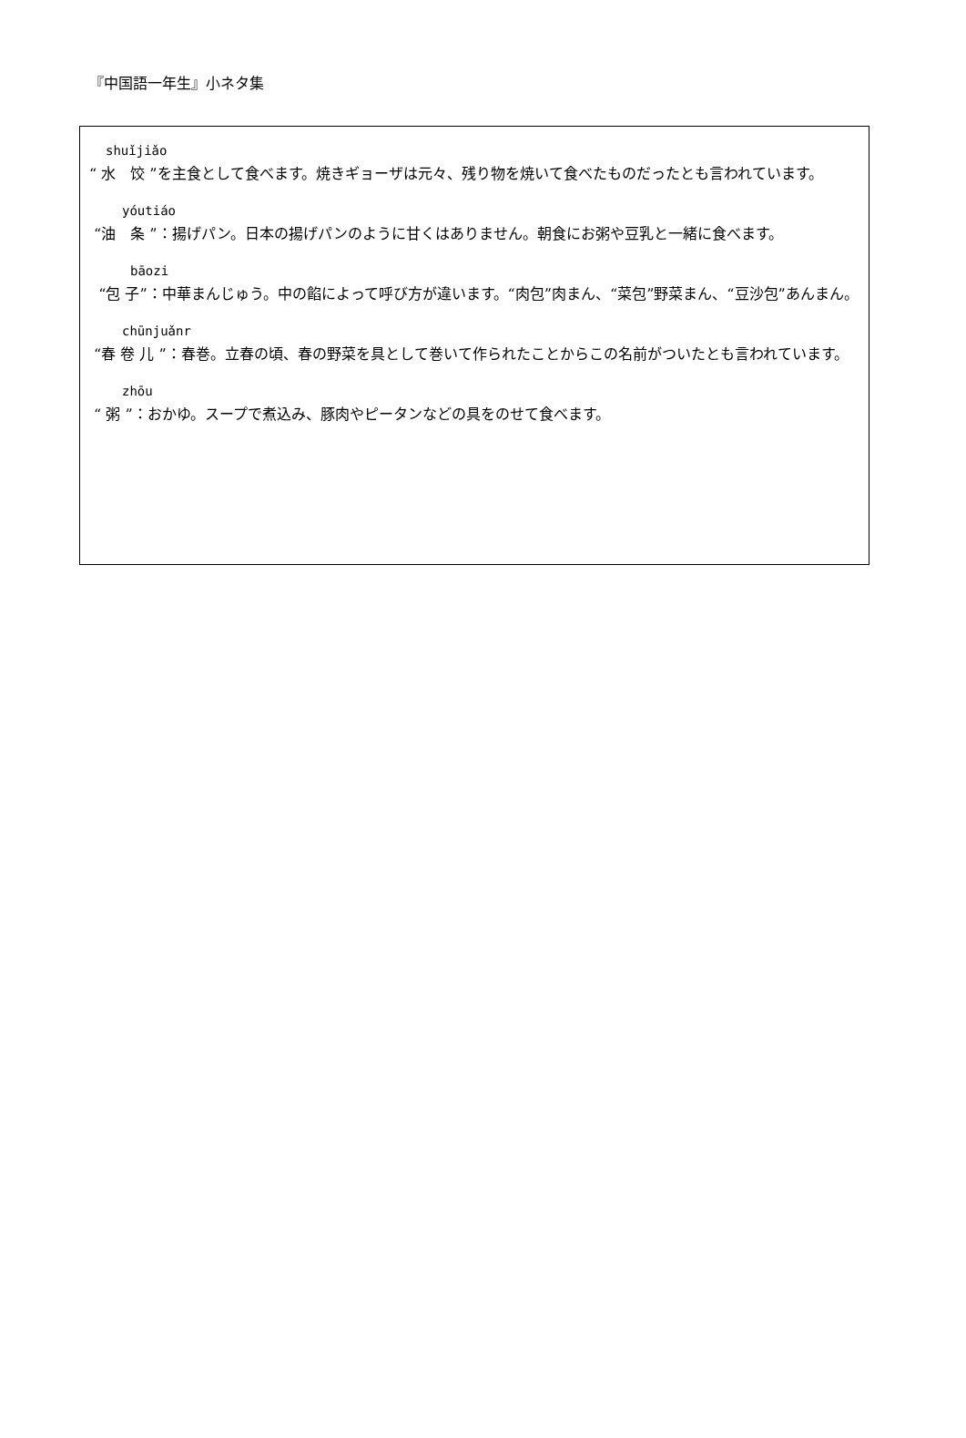『中国語一年生』小ネタ集
shuǐjiǎo
“ 水　饺 ”を主食として食べます。焼きギョーザは元々、残り物を焼いて食べたものだったとも言われています。
yóutiáo
“油　条 ”：揚げパン。日本の揚げパンのように甘くはありません。朝食にお粥や豆乳と一緒に食べます。
bāozi
“包 子”：中華まんじゅう。中の餡によって呼び方が違います。“肉包”肉まん、“菜包”野菜まん、“豆沙包”あんまん。
chūnjuǎnr
“春 卷 儿 ”：春巻。立春の頃、春の野菜を具として巻いて作られたことからこの名前がついたとも言われています。
zhōu
“ 粥 ”：おかゆ。スープで煮込み、豚肉やピータンなどの具をのせて食べます。